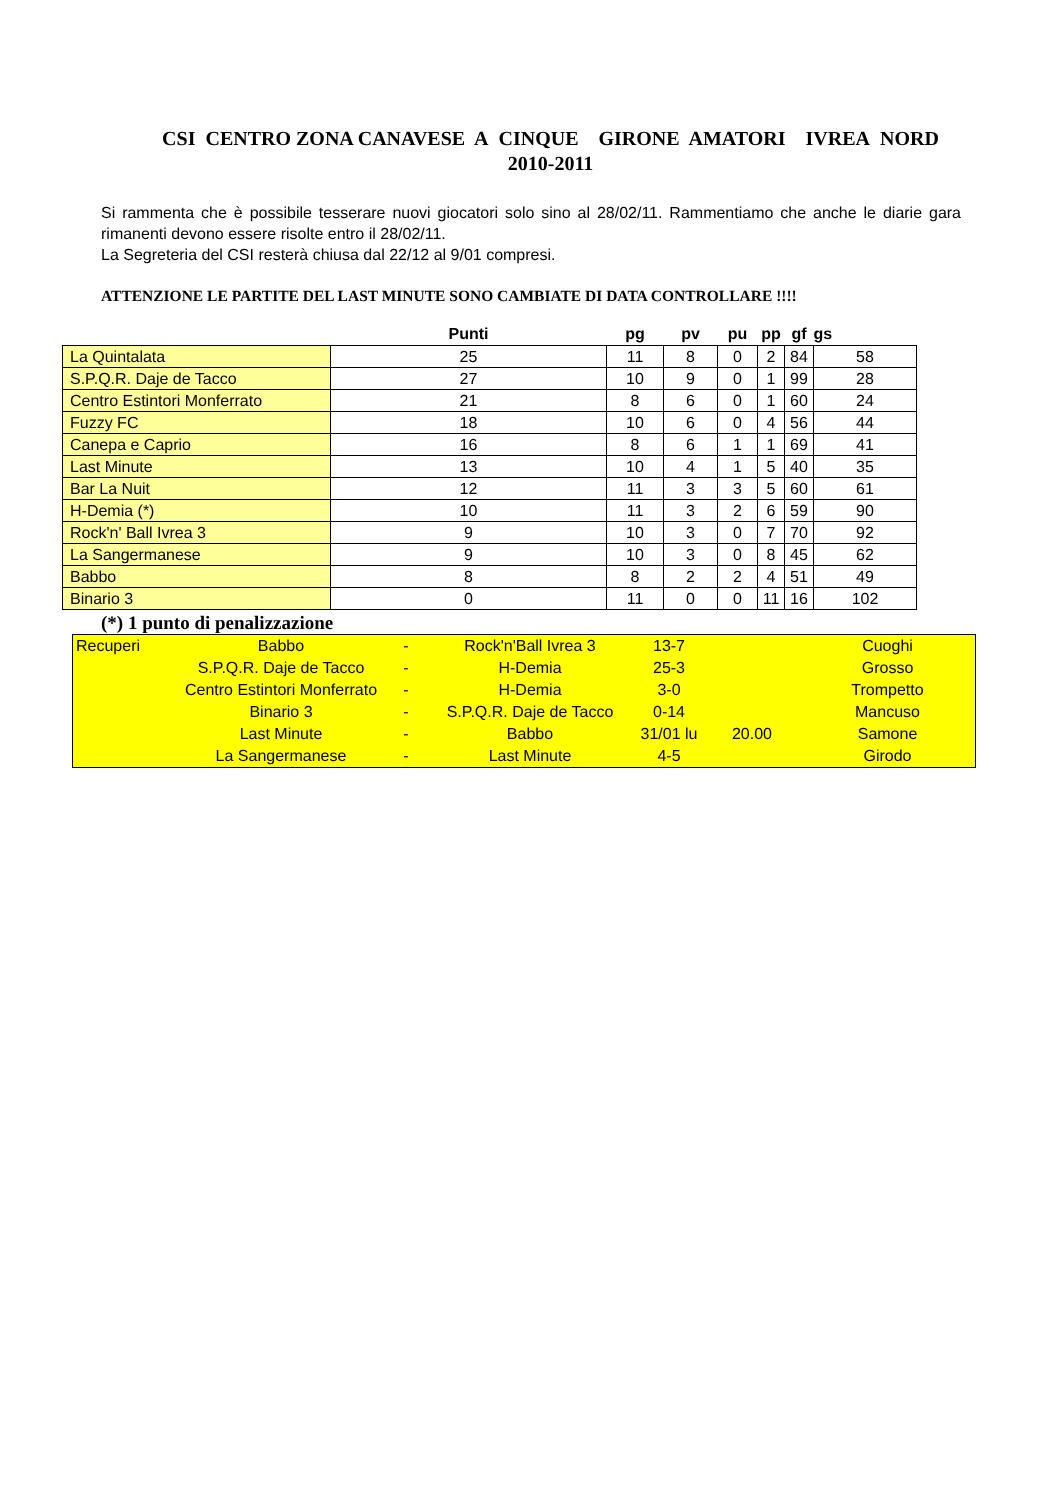CSI CENTRO ZONA CANAVESE A CINQUE GIRONE AMATORI IVREA NORD
2010-2011
Si rammenta che è possibile tesserare nuovi giocatori solo sino al 28/02/11. Rammentiamo che anche le diarie gara rimanenti devono essere risolte entro il 28/02/11.
La Segreteria del CSI resterà chiusa dal 22/12 al 9/01 compresi.
ATTENZIONE LE PARTITE DEL LAST MINUTE SONO CAMBIATE DI DATA CONTROLLARE !!!!
| | Punti | pg | pv | pu | pp | gf | gs |
| --- | --- | --- | --- | --- | --- | --- | --- |
| La Quintalata | 25 | 11 | 8 | 0 | 2 | 84 | 58 |
| S.P.Q.R. Daje de Tacco | 27 | 10 | 9 | 0 | 1 | 99 | 28 |
| Centro Estintori Monferrato | 21 | 8 | 6 | 0 | 1 | 60 | 24 |
| Fuzzy FC | 18 | 10 | 6 | 0 | 4 | 56 | 44 |
| Canepa e Caprio | 16 | 8 | 6 | 1 | 1 | 69 | 41 |
| Last Minute | 13 | 10 | 4 | 1 | 5 | 40 | 35 |
| Bar La Nuit | 12 | 11 | 3 | 3 | 5 | 60 | 61 |
| H-Demia (*) | 10 | 11 | 3 | 2 | 6 | 59 | 90 |
| Rock'n' Ball Ivrea 3 | 9 | 10 | 3 | 0 | 7 | 70 | 92 |
| La Sangermanese | 9 | 10 | 3 | 0 | 8 | 45 | 62 |
| Babbo | 8 | 8 | 2 | 2 | 4 | 51 | 49 |
| Binario 3 | 0 | 11 | 0 | 0 | 11 | 16 | 102 |
(*) 1 punto di penalizzazione
| Recuperi | Babbo | - | Rock'n'Ball Ivrea 3 | 13-7 | | Cuoghi |
| | S.P.Q.R. Daje de Tacco | - | H-Demia | 25-3 | | Grosso |
| | Centro Estintori Monferrato | - | H-Demia | 3-0 | | Trompetto |
| | Binario 3 | - | S.P.Q.R. Daje de Tacco | 0-14 | | Mancuso |
| | Last Minute | - | Babbo | 31/01 lu | 20.00 | Samone |
| | La Sangermanese | - | Last Minute | 4-5 | | Girodo |